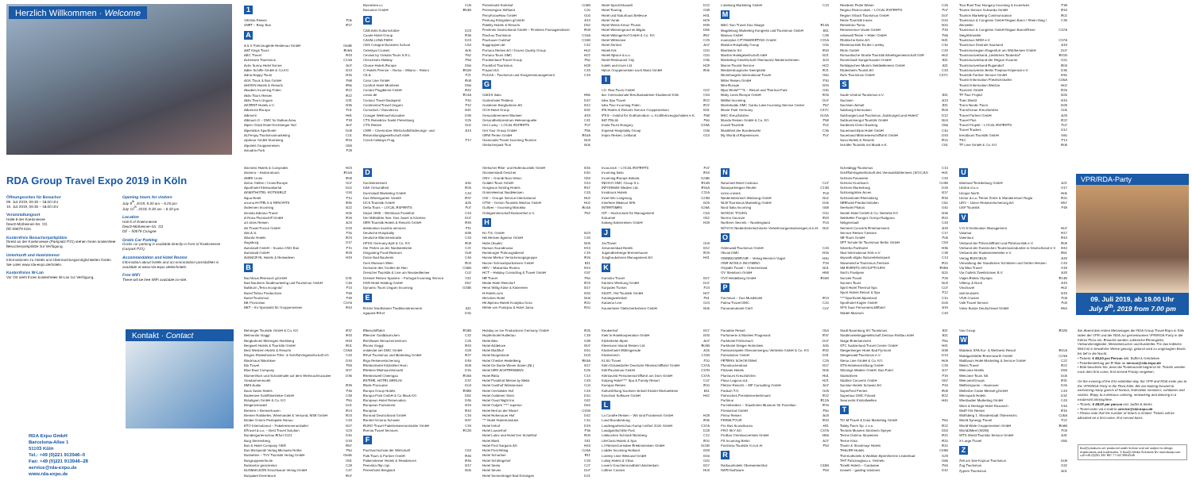Herzlich Willkommen · Welcome
1
1AVista Reisen F05
4NET – Easy-Bus E17
A
A & K Fahrzeugteile Heidenau GmbH G64B
AAT Kings Tours E06A
ABC Travel E43
Achensee Tourismus C13A
Activ Sunny Hotel Sonne A07
Adler-Schiffe GmbH & Co.KG B13
Adria Happy Tours H15
AGK Truck & Bus GmbH F68
AHORN Hotels & Resorts E55
Akadem Incoming Polen E22
Aktiv Tours Reisen E22
Aktiv Tours Ungarn G31
AKZENT Hotels e.V. B35
Albatross Europa F01
Albrecht H61
Albtours D – DMC for Balkan Area F18
Alpen Glück Hotel Kirchberger Hof A07
Alpenblick Sporthotel D08
ALPenjoy Tourismusmarketing C01
alpetour GmbH Starnberg E16
Alpotels Gruppenreisen G59
Amadria Park F28
Busreisen.cc C09
Busunion GmbH E53B
C
CAB Artis Kulturschätze D23
Caorle Hotel Group E36
CAVALLUNA PARK D24
CBS Cologne Business School C53
Celestyal Cruises A05
Ceviasi by Vivitalia Tours S.R.L. F62
Chincherini Holiday F56
Choice Hotels Europe D56
C-Hotels Firenze – Roma – Milano – Rimini E40B
CILA F21
Color Line GmbH E08
Comfort Hotel Monheim D56
Condor Flugdienst GmbH E42
conso.de E14A
Contact Travel Budapest F40
Continental Travel Ungarn F42
Corvatsch / Diavolezza H41
Cranger Weihnachtszauber D39
CTS Reisebüro Sankt-Petersburg G25
CTS Reisen G02
CWE – Chemnitzer Wirtschaftsförderungs- und Entwicklungsgesellschaft mbH A13
Czech holidays Prag F17
Ferienhotel Kolmhof C05B
Ferienregion Stiftland C20
FerryKnowHow GmbH G04
Festung Königstein gGmbH A13
Fidelity Hotels & Resorts D52
Finnlines Deutschland GmbH – Finnlines Passagierdienst E08
Flachau Tourismus C15A
Flachauer Gutshof C15B
fluggruppen.de C42
Fortuna Reisen AG / Davos Quality Group H02
Fortuna Tours DMC H22
Frankenland Travel Group F50
Frankfurt Tourismus H28
Fraport AG C43
FULDA – Tourismus und Kongressmanagement C43
G
GADIS Italia H55
Gartenhotel Feldeck D47
Gasteiner Bergbahnen AG B12
GCH Hotel Group B32
Genussbrennerei Monteer A19
Gesundheitszentrum Helenenquelle C41
Get Lucky – LOCAL EXPERTS F07
Get Your Group GmbH F55
GEW Ferien GmbH E40A
Giannoulis Travel Incoming Tourism B03
Gletscherpark Tirol B05
Hotel Spechtshaardt D22
Hotel Touring G38
Hotel und Naturhaus Bellevue H31
Hotel Vorab H29
Hotel Weiss Kreuz Thusis H39
Hotel Wiesengrund im Allgäu D55
Hotel Wikingerhof GmbH & Co. KG E57
Hotel Wittensee C29
Hotel Zentral A07
Hoteli Krk G20
Hoteli Njivice d.o.o. G20
Hotel-Restaurant City G35
hotels and more Ltd H28
Hplus Gruppenreisen nach Mass GmbH E05
I
I.D. Riva Tours GmbH G22
iba- Internationale Berufsakademie Studienort Köln C53
Idea Spa Travel E22
Idea Tour Incoming Polen E22
IFA Hotels & Resorts Service Gruppenreisen B31
IFKS – Institut für Kraftomnibus- u. Kraftfahrzeugschäden e.K. F68
IHZ ITALIA F60
Imola Tours Hungary G33A
Imperial Hospitality Group G36
Impro Reisen, Lettland G13
Lüneburg Marketing GmbH C24
M
MAC-Sun Travel Doo Skopje E14A
Magdeburg Marketing Kongress und Tourismus GmbH B11
Mainau GmbH C48
mainzplus CITYMARKETING GmbH C31A
Maistra Hospitality Group G15
Mamberto Srl E43
Maritim Hotelgesellschaft mbH B21
Marketing-Gesellschaft Oberlausitz Niederschlesien A13
Maron-Tourist-Service H22
Mecklenburgische Seenplatte E21
Michelangelo International Travel G50
Miller Reisen GmbH F30
Mini-Europe B19
Mjus World****S – Resort and Thermal Park G30
Moby Lines Europe GmbH E26
Mölltal Incoming D07
Montebaldo DMC Garda Lake Incoming Service Center F57
Movie Park Germany C37C
MSC Kreuzfahrten G01A
Mundo Reisen GmbH & Co. KG F58
mundt Touristik F02
Musikfest der Bundeswehr C36
My World of Experiences F07
Reederei Flotte Weser C26
Regina Rivercruises – LOCAL EXPERTS F07
Region Villach Tourismus GmbH D07
Reise Touristik travex D20
Reisebüro Tomic H20
Reiseservice Vacek GmbH F34
reisewelt Teiser + Hüter GmbH F66
Rhätische Bahn AG H41
Rheintouristik Tal der Loreley C30
Rhön GmbH C43
Romantische Straße Touristik Arbeitsgemeinschaft GbR H02
Rosenstadt Sangerhausen GmbH B11
Rotkäppchen-Mumm Sektkellereien GmbH A11
Rüdesheim Tourist AG C43
Ruhr Tourismus GmbH C37C
S
Saale-Unstrut-Tourismus e.V. B11
Sachsen A13
Sachsen-Anhalt B11
Salzburg Information E09
SalzburgerLand Tourismus „SalzburgerLand-Hotels“ D12
Salzkammergut Touristik GmbH B04
Sardinien Direct Booking G56
Sauerland Alpin Hotel GmbH C40
Sauerland Möhneseeschifffahrt GmbH D43
Sava Hotels & Resorts E20
Schäfer Touristik mit Musik e.K. C51
Tour East Tour Hungary Incoming & Incentives F38
Touren Service Schweda GmbH E34
Tourism Marketing Communication E02
Tourismus & Congress GmbH Region Bonn / Rhein-Sieg / Ahrweiler C39
Tourismus & Congress GmbH Region Bonn/Rhein-Sieg/Ahrweiler C37A
Tourismus NRW e.V. C37A
Tourismus Zentrale Saarland A19
Tourismusregion Klagenfurt am Wörthersee GmbH D07
Tourismusverband „Liebliches Taubertal“ E41B
Tourismusverband der Region Kvarner G20
Tourismusverband Eugendorf E09
Tourismusverein Berlin Treptow-Köpenick e.V. D35
Touristik Partner Service GmbH H30
Tourist-Information Friedrichshafen C45A
Tourist-Information Wetzlar H02
Tourvers GmbH E26
TP Tour Project B25
Train World B19
Trans Nordic Tours H28
TransOcean Kreuzfahrten G05
Travel Partner GmbH A29
Travel Plus E22
Travel Projekt – LOCAL EXPERTS F07
Travel Traders G12
trendtours Touristik GmbH G60
TSC F14
TT-Line GmbH & Co. KG E08
RDA Group Travel Expo 2019 in Köln
Öffnungszeiten für Besucher
09. Juli 2019, 09.30 – 18.00 Uhr
10. Juli 2019, 09.30 – 18.00 Uhr
Veranstaltungsort
Halle 6 der Koelnmesse
Deutz-Mülheimer-Str. 111
DE-50679 Köln
Kostenfreie Besucherparkplätze
Direkt an der Koelnmesse (Parkplatz P21) stehen Ihnen kostenfreie Besucherparkplätze zur Verfügung.
Unterkunft und Hotelzimmer
Informationen zu Hotels und Übernachtungsmöglichkeiten finden Sie unter www.rda-expo.de/hotels.
Kostenfreies W-Lan
Vor Ort steht Ihnen kostenfreies W-Lan zur Verfügung.
Opening hours for visitors
July 9<sup>th</sup>, 2019, 9.30 am – 6.00 pm
July 10<sup>th</sup>, 2018, 9.30 am – 6.00 pm
Location
Hall 6 of Koelnmesse
Deutz-Mülheimer-Str. 111
DE – 50679 Cologne
Gratis Car Parking
Gratis car parking is available directly in front of Koelnmesse (carpark P21).
Accommodation and Hotel Rooms
Information about hotels and accommodation possibilities is available at www.rda-expo.de/en/hotels.
Free WiFi
There will be free WiFi available on-site.
Aminess Hotels & Campsites H23
Andorra – Andorratours E10A
ANEK Lines E08
Anton Götten / Croisi Europe G07
Aparthotel Kleinwalsertal D02
APARTHOTEL-ROTKREUZ G34
Aqua Hotel F10
arcona HOTELS & RESORTS E45
Ardennen Incoming B22
Aronda Adriana Travel H25
A-Rosa Flussschiff GmbH E26
art cities Reisen A23
Art Travel Forum GmbH D29
Atis A.S. F15
Atlantic Hotels E24
Augsburg D17
Autostadt GmbH – Scania CNG-Bus F70
Autostadt GmbH E28
AVANCE RL Hotels & Reiseideen H19
B
Bachhaus Eisenach gGmbH D31
Bad Nauheim Stadtmarketing und Tourismus GmbH C46
Baltikum „Terra incognita“ F13
Basel Tattoo Productions F48
Basel Tourismus F48
BB Promotion C37A
BBT – Ihr Spezialist für Gruppenreisen E44
D
Dachsteinresort A30
DAK Gesundheit E26
Darmstadt Marketing GmbH C43
Das Wintergarten Varieté E37
DCS Touristik GmbH A25
Delta Tours – LOCAL EXPERTS F07
Depot 1899 – Wirtshaus Frankfurt C44
Der Millstätter See. Das Juwel in Kärnten. D07
DER Touristik Hotels & Resorts GmbH E49
destination touristic services F11
Deutsche Hospitality B38
Deutsche Märchenstraße C43
DFDS Germany ApS & Co. KG E08
Die Perlen an der Nordseeküste C21
Disgusting Food Museum G08
Dolce Bad Nauheim C46
Dom Museum Wien E03
Domaine des Grottes de Han C35B
Drescher Touristik & Line am Neusiedlersee C02
Dressel Reisen Spanien – Portugal Incoming Service G11
DSR Hotel Holding GmbH D57
Dynamic Tours Ungarn Incoming G33B
E
Echter Nordhäuser Traditionsbrennerei A11
egapark Erfurt D30
Gletscher Elbe- und Hafentouristik GmbH B15
Glockenstadt Gescher D40
GNV – Grandi Navi Veloci G53
Golden Tours GmbH G14
Gorgeous Smiling Hotels E47
GrimmHeimat NordHessen C43
GSI – Groupe Service International H02
GTW – Grimm Touristik Wetzlar GmbH H02
Gulliver – Incoming Marokko E04A
Gütegemeinschaft Buskomfort e.V. F52
H
H.I.T.S. GmbH B23
HA Hessen Agentur GmbH C43
Halle (Saale) B09
Haman Scandinavia H13
Hamburger Führungsdienst C19
Hanse Merkur Versicherungsgruppe E26
Harzer Schmalspurbahnen GmbH B11
HBV – Makarska Riviera H14
HCT – Holiday Consulting & Travel GmbH G37
HE Travel F50
Heide Hotel Reinstorf E23
Henri Willig Käse & Käsereien B17
H-Hotels.com B34
Hirschen Hotel B06
Hit Alpinea Hotels Kranjska Gora E20
Höhle von Postojna & Hotel Jama E20
Incoczech – LOCAL EXPERTS F07
Incoming Italia E43
Incoming-Europe Adriatic G26B
INDIGO DMC Group S.L. E10B
INFORMA® Medien Ltd. E30A
Innsbruck Hotels C11A
Insel-Info Langeoog C23B
Interferie Medical SPA B29
INTERTIMES G26A
IST – Hochschule für Management C53
Italcamel G52
Italweg Italienreisen GmbH H28
J
JacTravel G03
Johannesbad Hotels B12
Jugendherberge Bremerhaven E29
Jungfraubahnen Management AG H41
K
Kamstra Travel B17
Kärnten Werbung GmbH D07
Karpaten Turism F24
KÄSTL Ost-Touristik GmbH H27
Katalogwerkstatt F51
Katarina Line G24
Kaunertaler Gletscherbahnen GmbH B05
N
Naturned Hotel Carbona C07
Naturparkregion Reutte C13B
nicko cruises F03
Niederösterreich Werbung GmbH B02
NLW Tourismus Marketing GmbH D05
Nord Italia Incoming G58
NORDIC TOURS G10
Norma Vacanze E43
Northern Secrets – Nordengland F04
NÖVOG Niederösterreichische Verkehrsorganisationsges.m.b.H. B02
O
Odenwald Tourismus GmbH C43
Olivari DMC H16
OMNIBUSREVUE – Verlag Heinrich Vogel H40
ONE WORLD INCOMING F16
Osipidis Travel – Griechenland B01
OV Steinborn GmbH H58
OVZ Heidelberg GmbH E30B
P
Pachmair – Das Musikhotel E13
Palma Travel DMC C20
Panoramahotel Gürtl C07
Scheidegg-Tourismus C14
Schifffahrtsgesellschaft des Vierwaldstättersees (SGV) AG H41
Schloss Fasanerie C43
Schloss Krumbach C03B
Schloss Marienburg D26
Schlossgärten Arcen B17
Schlosshotel Rheinsberg E33
SEEhotel Friedrichshafen C50
Seehotel Pilatus G40
Seetel Hotel GmbH & Co. Betriebs KG B36
Sektkeller Frangez Gornja Radgona E20
Seligenstadt C43
Semmel Concerts Entertainment A33
Service-Reisen Giessen C17
SE-Tours GmbH F06
SFT Schule für Tourismus Berlin GmbH C53
Silvretta Parkhotel H35
Skal International Köln e.V. C38
skywalk allgäu Naturerlebnispark C14
Slowenische Tourismus Zentrale E20
SM EVENTS GROUPTOURS E38A
Smit's Paviljoen B20
Soncek Travel F26
Sonnen Tours B03
Spirit Hotel Thermal Spa C07
Sport Hotels Resort & Spa F12
****Sporthotel Alpenland C10
Sporthotel Kogler GmbH D09
SPS Saar Personenschifffahrt A19
Städel Museum C43
U
überland Tecklenburg GmbH A21
Uniline d.o.o. G17
Unique North H05
Unitur d.o.o. Terme Zreče & Wanderresort Rogla E20
URV – Union Reiseversicherung AG H57
USP Touristik F48
V
V.O.S Destination Management H07
Valamar H17
Valentour E43
Verband der Fährschifffahrt und Fährtouristik e.V. E08
Verband der Russischen Tourismusindustrie in Deutschland e.V. H44
Verband der Studienreiseleiter e.V. E51
Verlag EUROBUS A33
Verwaltung der Staatlichen Schlösser und Gärten Hessen C43
Via Mea Travel G18
Via Outlets Zweibrücken B.V. A33
Viajes Estela Olympia E14B
Villeroy & Boch A19
Vinotravel H02
visit.brussels B19
VIVA Cruises F08
Volk Travel Service F09
Volvo Busse Deutschland GmbH H54
VPR/RDA-Party
09. Juli 2019, ab 19.00 Uhr
July 9<sup>th</sup>, 2019 from 7.00 pm
Kontakt · Contact
RDA Expo GmbH
Barcelona-Allee 1
51103 Köln
Tel.: +49 (0)221 913946–0
Fax: +49 (0)221 913946–28
service@rda-expo.de
www.rda-expo.de
Behringer Touristik GmbH & Co. KG E37
Belmondo Viaggi E43
Bergbahnen Meiringen-Hasliberg H33
Bergwelt Hotels & Touristik GmbH E01
Best Western Hotels & Resorts C49A
Bingen-Rüdesheimer Fähr- & Schiffahrtsgesellschaft eG C43
Blockhaus Nikolskoe D34
Blu Travel F59
Blue Boat Company B17
Blumenfisch und Schankhalle auf dem Weihnachtszauber Gendarmenmarkt D36
BMS Audio E39
Boas Swiss Hotels F46
Bodensee-Schiffsbetriebe GmbH C48
Bräutigam GmbH & Co. KG F50
Bregenzerwald D01
Bremen + Bremerhaven E24
Bremer Ratskeller, Weinhandel & Versand, M3B GmbH E24
Brüder Grimm Festspiele Hanau C43
BTO International – Paketreiseveranstalter B27
BTravel d.o.o. – Best Travel Solution G23
Bundesgartenschau Erfurt 2021 D30
Burg Sterrenberg D33
Bus & Hotel Company GBR E57
Bus Blickpunkt Verlag Michaela Rothe F50
Busbetten – TVV Touristik Verlag GmbH G64A
Busgruppeninfo.de G51
Buskontor grenzenlos C28
BUSMAGAZIN Kirschbaum Verlag GmbH C47
Buspaket Derenbach E07
Elbeschifffahrt E18B
Ellenzer Goldbäumchen C32
Emsflower Besucherzentrum C25
Enoria Viaggi E43
entdecke.net DMC GmbH G28
Erfurt Tourismus und Marketing GmbH E27
Ergo Reiseversicherung D49
Erlebnishotel Kitzbühler Horn B08
Erlebnis-Weihnachtsmarkt D15
Erlebniswelt Chiemgau E18A
ESTREL HOTEL BERLIN D37
Etoile Francaise D04
Europa Group Hotels E38B
Europa-Park GmbH & Co Mack KG D51
European Hotel Reservation D45
European Parliament B19
Europlan E43
Eurorad Deutschland GmbH C16
Eurotel Victoria Schweiz H37
EURO-Travel Paketreiseveranstalter GmbH C33
Evenia Travel Services E12B
F
Fachhochschule der Wirtschaft C53
Falk Tours & Partner GmbH E46
Falkensteiner Hotels & Residences E46
Feenstra Rijn Lijn B17
Ferienhotel Bergland B05
Holiday on Ice Productions Germany GmbH E25
Hopfenhotel Hallertau C18
Hotel Alex G38
Hotel Artdeluxe B07
Hotel Blattlhof B10
Hotel Burgenland D03
Hotel Chester Heidelberg E53A
Hotel De Bonte Wever Assen (NL) B17
Hotel DER ACHTERMANN D25
Hotel Edita C14
Hotel Frankfurt Messe by Meliá C43
Hotel Gasthof Weissensee C04
Hotel Gerstelder Hof C43
Hotel Goldener Stern D10
Hotel Good Night Inn G42
Hotel Gutjahr **** superior D54
Hotel Heil an der Mosel C31B
Hotel Hohenauer Hof D42
*** Hotel Hubertusstube C10
Hotel Imhof D19
Hotel Laaxerhof F36
Hotel Latini und Hotel Der Schütthof E09
Hotel Moisl D11
Hotel Post Sargans AG H43
Hotel Post-Hönig C03A
Hotel Schartner E11
Hotel Schillingshof C33
Hotel Seela C27
Hotel Seven D07
Hotel Sonnenhügel Bad Kissingen D21
Keukenhof B17
Kiek In Hotelkooperation GmbH B33
Kitzbüheler Alpen A07
Kleemann Inland Reisen Ltd. E04B
Klosterhotel Wöltingerode A15
Klosterreich C11B
KLSU Travel F20
Köln-Düsseldorfer Deutsche Rheinschifffahrt GmbH C37A
KölnTourismus GmbH C37B
Kölntourist Personenschifffahrt am Dom GmbH C37A
Kolping Hotel**** Spa & Family Resort C07
Kompas Reisen E20
Kulturstiftung Sachsen-Anhalt Kloster Michaelstein B11
Kuschick Software GmbH H42
L
La Cordée Reisen – Wir sind Frankreich GmbH H28
Land Brandenburg E35
Landesgartenschau Kamp-Lintfort 2020 GmbH C37A
Landgasthof Alte Post D28
Lebkuchen Schmidt Nürnberg C12
LifeClass Hotels & Spa E20
LJ-Reisen/Lernidee Erlebnisreisen GmbH G01B
Lodder Incoming Holland B18
Loreley-Linie Weinand GmbH B16
Lošinj Hotels & Villas G20
Lovers Grachtenrundfahrt Amsterdam B17
Lüftner Cruises H03
Paradise Resort G54
Parfumerie & Musées Fragonard E37
Parkhotel Pörtschach D07
Parkhotel Steiger Hohnstein A15
Passionsspiele Oberammergau Vertriebs GmbH & Co. KG E32
Passolution GmbH D41
PETERS SCHOKOWelt C29
Pfannkuchenboot B17
Pitztaler Hotels B05
Plantours Kreuzfahrten H01
Plava Laguna d.d. H21
Pletzer Resorts – MP Consulting GmbH A07
Podium T.O. G09
Polnisches Fremdenverkehrsamt E22
Portimar E12A
Porzellanikon – Staatliches Museum für Porzellan E19
Pressmind GmbH F50
Prima Reisen A03
PRIMA TOUR E43
Pro Bus Scandinavia H11
PRO SKY AG C37A
ProBus Omnibusvertrieb GmbH H56
PS Incoming Berlin A27
Pustrissa Touristik G.m.b.H. F54
R
Rathaushotels Oberwiesenthal C45B
RATIOsoftware F53
Stadt Naumburg SG Tourismus B11
Stadtmarketinggesellschaft Dessau-Roßlau mbH B11
Stage Entertainment F50
STC Switzerland Travel Center GmbH H41
Steigenberger Hotel Bad Pyrmont B38
Steigerwald Tourismus e.V. D13
Stena Line GmbH & Co. KG H09
STN-Hotelvermittlung GmbH C33
Stünings Medien GmbH, Bus-Fahrt A17
Südmähren F19
Südtirol Concerts GmbH G57
Sunstar Hotels Schweiz AG F44
SuperFast Ferries E08
Supertour DMC Poland E22
Swarovski Kristallwelten H40
T
T.D.M Travel & Data Marketing GmbH F50
Tabby Tours Sp. z o.o. E22
Technik Museen Sinsheim Speyer D53
Terme Dobrna Slowenien E20
Terme Krka E20
Thaler & Stockmayr Hotels E20
THALER Hotels C49B
Thermalhotels & Walliser Alpentherme Leukerbad G29
THT Fahrzeugbau u. Vertrieb G66
Tonelli Hotels – Gardasee F64
tonwelt – guiding solutions D42
Vox Group E32B
W
Waldeck SPA Kur- & Wellness Resort E41A
Waldgaststätte Eckernworth GmbH C23A
Wallbaum Hotel-Marketing & Service GmbH C22
Weiss Travel E22
Welcome Hotels D59
Welcome Tours SA D06
WelcomeGroups E31
Welfenspuren – Hannover D26
Welterbe Grube Messel gGmbH C43
Werrapark Hotels D32
Wiesbaden Marketing GmbH C43
Wine & Heritage Hotel Roxanich G16
Wolff Ost-Reisen E15
Wolfsberg 1. Wanderstadt Österreichs C05A
World Synergy Travel F22
World Wide Gruppenreisen GmbH E06B
World2Meet (W2M) F09
WTS World-Touristic-Service GmbH A31
X-Large Travel G55
Z
Zell am See-Kaprun Tourismus D08
Zug Tourismus G32
Zypern Tourismus A01
Am Abend des ersten Messetages der RDA Group Travel Expo in Köln laden der VPR und der RDA zur gemeinsamen VPR/RDA-Party in die Kölner Flora ein. Erwartet werden zahlreiche Ehrengäste, Verbandsmitglieder, Messebesucher und Aussteller. Für das leibliche Wohl ist in bewährter Weise gesorgt, getanzt wird zu angesagten Beats bis tief in die Nacht.
• Tickets: € 49,00 pro Person inkl. Buffet & Getränken
• Ticketbestellung per E-Mail an service@rda-expo.de
• Bitte beachten Sie, dass die Ticketanzahl begrenzt ist. Tickets werden nach dem first come, first served-Prinzip vergeben.
On the evening of the first exhibition day, the VPR and RDA invite you to the VPR/RDA-Party in the Flora Köln. We are looking forward to welcoming many guests of honour, federation members, exhibitors and visitors. Enjoy to a delicous catering, networking and dancing in a exuberant atmosphere.
• Tickets: € 49.00 per person incl. buffet & drinks
• Ticket order via e-mail to service@rda-expo.de
• Please note that the number of tickets is limited. Tickets will be allocated on a first-come, first-served basis.
BooQi products are produced under license and are subject to design registrations and trademarks. © BooQi Media Solutions BV www.booqi.com call +49 (0)221 387 897 77 NO 39940/49